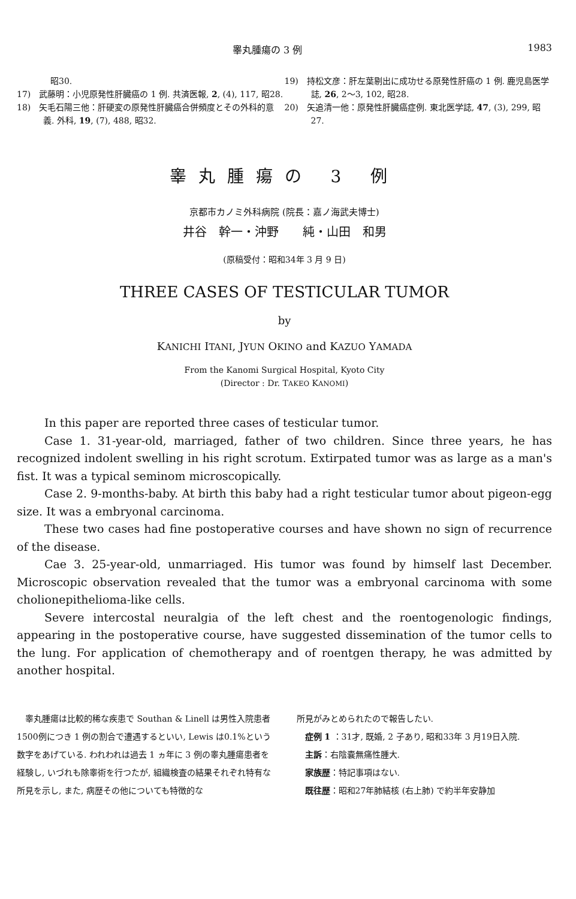睾丸腫瘍の 3 例 1983
　　　　昭30.
17)　武藤明：小児原発性肝臓癌の 1 例. 共済医報, 2, (4), 117, 昭28.
18)　矢毛石陽三他：肝硬変の原発性肝臓癌合併頻度とその外科的意義. 外科, 19, (7), 488, 昭32.
19)　持松文彦：肝左葉剔出に成功せる原発性肝癌の 1 例. 鹿児島医学誌, 26, 2〜3, 102, 昭28.
20)　矢追清一他：原発性肝臓癌症例. 東北医学誌, 47, (3), 299, 昭27.
睾丸腫瘍の 3 例
京都市カノミ外科病院 (院長：嘉ノ海武夫博士)
井谷　幹一・沖野　　純・山田　和男
(原稿受付：昭和34年 3 月 9 日)
THREE CASES OF TESTICULAR TUMOR
by
KANICHI ITANI, JYUN OKINO and KAZUO YAMADA
From the Kanomi Surgical Hospital, Kyoto City
(Director : Dr. TAKEO KANOMI)
In this paper are reported three cases of testicular tumor.
Case 1. 31-year-old, marriaged, father of two children. Since three years, he has recognized indolent swelling in his right scrotum. Extirpated tumor was as large as a man's fist. It was a typical seminom microscopically.
Case 2. 9-months-baby. At birth this baby had a right testicular tumor about pigeon-egg size. It was a embryonal carcinoma.
These two cases had fine postoperative courses and have shown no sign of recurrence of the disease.
Cae 3. 25-year-old, unmarriaged. His tumor was found by himself last December. Microscopic observation revealed that the tumor was a embryonal carcinoma with some cholionepithelioma-like cells.
Severe intercostal neuralgia of the left chest and the roentogenologic findings, appearing in the postoperative course, have suggested dissemination of the tumor cells to the lung. For application of chemotherapy and of roentgen therapy, he was admitted by another hospital.
睾丸腫瘍は比較的稀な疾患で Southan & Linell は男性入院患者1500例につき 1 例の割合で遭遇するといい, Lewis は0.1%という数字をあげている. われわれは過去 1 ヵ年に 3 例の睾丸腫瘍患者を経験し, いづれも除睾術を行つたが, 組織検査の結果それぞれ特有な所見を示し, また, 病歴その他についても特徴的な
所見がみとめられたので報告したい.
症例 1 ：31才, 既婚, 2 子あり, 昭和33年 3 月19日入院.
主訴：右陰嚢無痛性腫大.
家族歴：特記事項はない.
既往歴：昭和27年肺結核 (右上肺) で約半年安静加